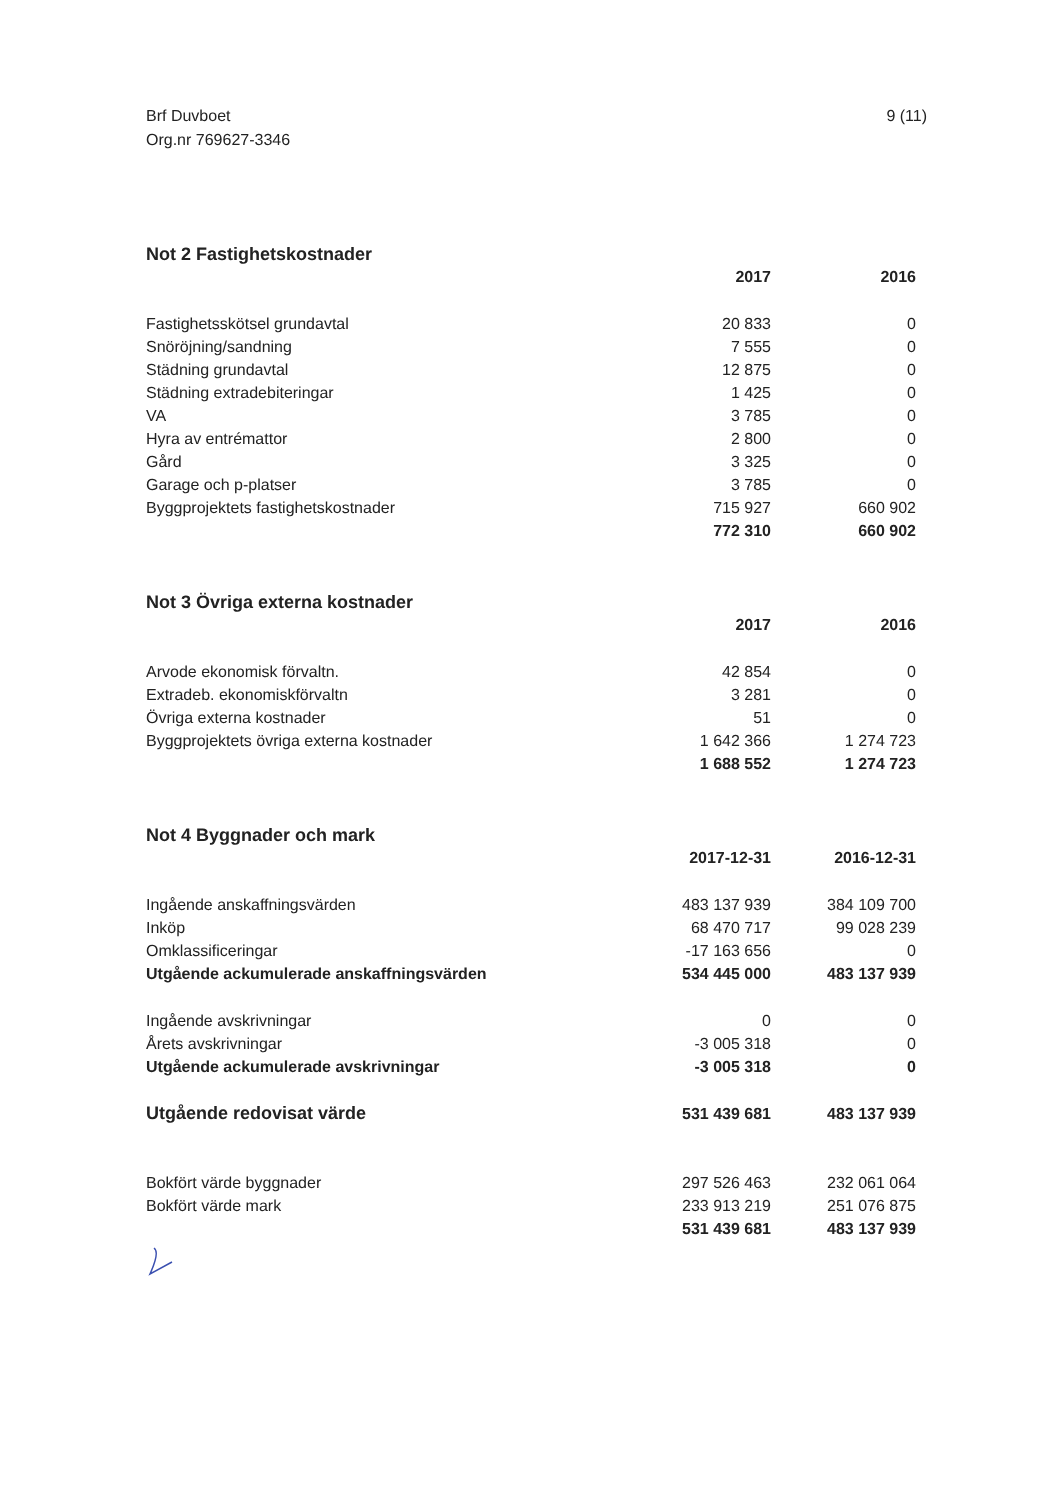Brf Duvboet
Org.nr 769627-3346
9 (11)
Not 2 Fastighetskostnader
| | 2017 | 2016 |
| Fastighetsskötsel grundavtal | 20 833 | 0 |
| Snöröjning/sandning | 7 555 | 0 |
| Städning grundavtal | 12 875 | 0 |
| Städning extradebiteringar | 1 425 | 0 |
| VA | 3 785 | 0 |
| Hyra av entrémattor | 2 800 | 0 |
| Gård | 3 325 | 0 |
| Garage och p-platser | 3 785 | 0 |
| Byggprojektets fastighetskostnader | 715 927 | 660 902 |
| | 772 310 | 660 902 |
Not 3 Övriga externa kostnader
| | 2017 | 2016 |
| Arvode ekonomisk förvaltn. | 42 854 | 0 |
| Extradeb. ekonomiskförvaltn | 3 281 | 0 |
| Övriga externa kostnader | 51 | 0 |
| Byggprojektets övriga externa kostnader | 1 642 366 | 1 274 723 |
| | 1 688 552 | 1 274 723 |
Not 4 Byggnader och mark
| | 2017-12-31 | 2016-12-31 |
| Ingående anskaffningsvärden | 483 137 939 | 384 109 700 |
| Inköp | 68 470 717 | 99 028 239 |
| Omklassificeringar | -17 163 656 | 0 |
| Utgående ackumulerade anskaffningsvärden | 534 445 000 | 483 137 939 |
| Ingående avskrivningar | 0 | 0 |
| Årets avskrivningar | -3 005 318 | 0 |
| Utgående ackumulerade avskrivningar | -3 005 318 | 0 |
| Utgående redovisat värde | 531 439 681 | 483 137 939 |
| Bokfört värde byggnader | 297 526 463 | 232 061 064 |
| Bokfört värde mark | 233 913 219 | 251 076 875 |
| | 531 439 681 | 483 137 939 |